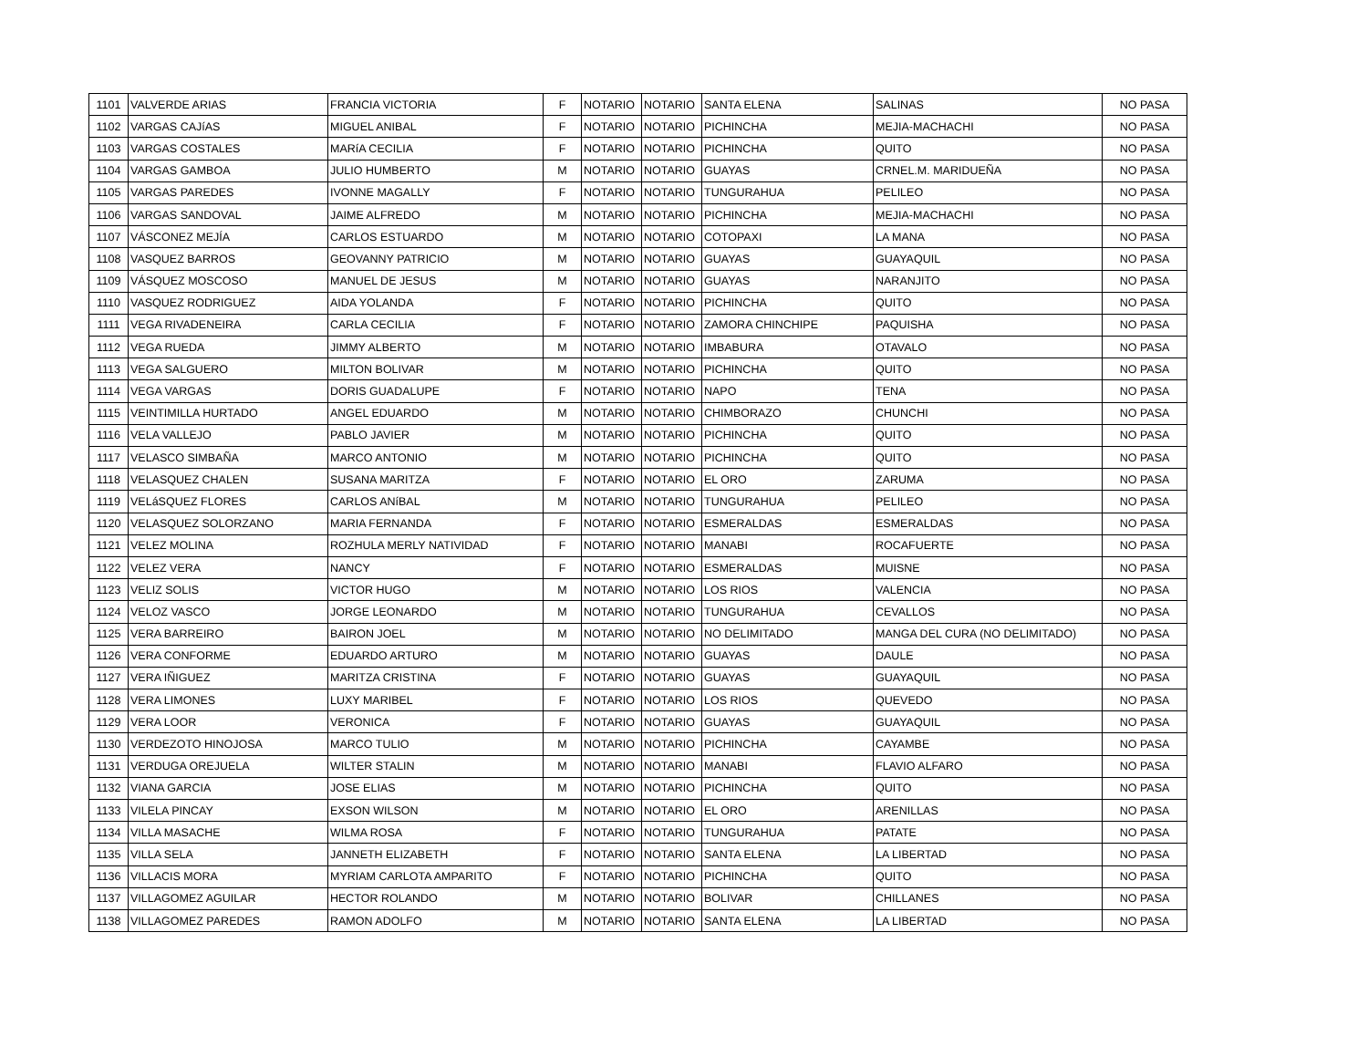| 1101 | VALVERDE ARIAS | FRANCIA VICTORIA | F | NOTARIO | NOTARIO | SANTA ELENA | SALINAS | NO PASA |
| 1102 | VARGAS CAJíAS | MIGUEL ANIBAL | F | NOTARIO | NOTARIO | PICHINCHA | MEJIA-MACHACHI | NO PASA |
| 1103 | VARGAS COSTALES | MARíA CECILIA | F | NOTARIO | NOTARIO | PICHINCHA | QUITO | NO PASA |
| 1104 | VARGAS GAMBOA | JULIO HUMBERTO | M | NOTARIO | NOTARIO | GUAYAS | CRNEL.M. MARIDUEÑA | NO PASA |
| 1105 | VARGAS PAREDES | IVONNE MAGALLY | F | NOTARIO | NOTARIO | TUNGURAHUA | PELILEO | NO PASA |
| 1106 | VARGAS SANDOVAL | JAIME ALFREDO | M | NOTARIO | NOTARIO | PICHINCHA | MEJIA-MACHACHI | NO PASA |
| 1107 | VÁSCONEZ MEJÍA | CARLOS ESTUARDO | M | NOTARIO | NOTARIO | COTOPAXI | LA MANA | NO PASA |
| 1108 | VASQUEZ BARROS | GEOVANNY PATRICIO | M | NOTARIO | NOTARIO | GUAYAS | GUAYAQUIL | NO PASA |
| 1109 | VÁSQUEZ MOSCOSO | MANUEL DE JESUS | M | NOTARIO | NOTARIO | GUAYAS | NARANJITO | NO PASA |
| 1110 | VASQUEZ RODRIGUEZ | AIDA YOLANDA | F | NOTARIO | NOTARIO | PICHINCHA | QUITO | NO PASA |
| 1111 | VEGA RIVADENEIRA | CARLA CECILIA | F | NOTARIO | NOTARIO | ZAMORA CHINCHIPE | PAQUISHA | NO PASA |
| 1112 | VEGA RUEDA | JIMMY ALBERTO | M | NOTARIO | NOTARIO | IMBABURA | OTAVALO | NO PASA |
| 1113 | VEGA SALGUERO | MILTON BOLIVAR | M | NOTARIO | NOTARIO | PICHINCHA | QUITO | NO PASA |
| 1114 | VEGA VARGAS | DORIS GUADALUPE | F | NOTARIO | NOTARIO | NAPO | TENA | NO PASA |
| 1115 | VEINTIMILLA HURTADO | ANGEL EDUARDO | M | NOTARIO | NOTARIO | CHIMBORAZO | CHUNCHI | NO PASA |
| 1116 | VELA VALLEJO | PABLO JAVIER | M | NOTARIO | NOTARIO | PICHINCHA | QUITO | NO PASA |
| 1117 | VELASCO SIMBAÑA | MARCO ANTONIO | M | NOTARIO | NOTARIO | PICHINCHA | QUITO | NO PASA |
| 1118 | VELASQUEZ CHALEN | SUSANA MARITZA | F | NOTARIO | NOTARIO | EL ORO | ZARUMA | NO PASA |
| 1119 | VELáSQUEZ FLORES | CARLOS ANíBAL | M | NOTARIO | NOTARIO | TUNGURAHUA | PELILEO | NO PASA |
| 1120 | VELASQUEZ SOLORZANO | MARIA FERNANDA | F | NOTARIO | NOTARIO | ESMERALDAS | ESMERALDAS | NO PASA |
| 1121 | VELEZ MOLINA | ROZHULA MERLY NATIVIDAD | F | NOTARIO | NOTARIO | MANABI | ROCAFUERTE | NO PASA |
| 1122 | VELEZ VERA | NANCY | F | NOTARIO | NOTARIO | ESMERALDAS | MUISNE | NO PASA |
| 1123 | VELIZ SOLIS | VICTOR HUGO | M | NOTARIO | NOTARIO | LOS RIOS | VALENCIA | NO PASA |
| 1124 | VELOZ VASCO | JORGE LEONARDO | M | NOTARIO | NOTARIO | TUNGURAHUA | CEVALLOS | NO PASA |
| 1125 | VERA BARREIRO | BAIRON JOEL | M | NOTARIO | NOTARIO | NO DELIMITADO | MANGA DEL CURA (NO DELIMITADO) | NO PASA |
| 1126 | VERA CONFORME | EDUARDO ARTURO | M | NOTARIO | NOTARIO | GUAYAS | DAULE | NO PASA |
| 1127 | VERA IÑIGUEZ | MARITZA CRISTINA | F | NOTARIO | NOTARIO | GUAYAS | GUAYAQUIL | NO PASA |
| 1128 | VERA LIMONES | LUXY MARIBEL | F | NOTARIO | NOTARIO | LOS RIOS | QUEVEDO | NO PASA |
| 1129 | VERA LOOR | VERONICA | F | NOTARIO | NOTARIO | GUAYAS | GUAYAQUIL | NO PASA |
| 1130 | VERDEZOTO HINOJOSA | MARCO TULIO | M | NOTARIO | NOTARIO | PICHINCHA | CAYAMBE | NO PASA |
| 1131 | VERDUGA OREJUELA | WILTER STALIN | M | NOTARIO | NOTARIO | MANABI | FLAVIO ALFARO | NO PASA |
| 1132 | VIANA GARCIA | JOSE ELIAS | M | NOTARIO | NOTARIO | PICHINCHA | QUITO | NO PASA |
| 1133 | VILELA PINCAY | EXSON WILSON | M | NOTARIO | NOTARIO | EL ORO | ARENILLAS | NO PASA |
| 1134 | VILLA MASACHE | WILMA ROSA | F | NOTARIO | NOTARIO | TUNGURAHUA | PATATE | NO PASA |
| 1135 | VILLA SELA | JANNETH ELIZABETH | F | NOTARIO | NOTARIO | SANTA ELENA | LA LIBERTAD | NO PASA |
| 1136 | VILLACIS MORA | MYRIAM CARLOTA AMPARITO | F | NOTARIO | NOTARIO | PICHINCHA | QUITO | NO PASA |
| 1137 | VILLAGOMEZ AGUILAR | HECTOR ROLANDO | M | NOTARIO | NOTARIO | BOLIVAR | CHILLANES | NO PASA |
| 1138 | VILLAGOMEZ PAREDES | RAMON ADOLFO | M | NOTARIO | NOTARIO | SANTA ELENA | LA LIBERTAD | NO PASA |